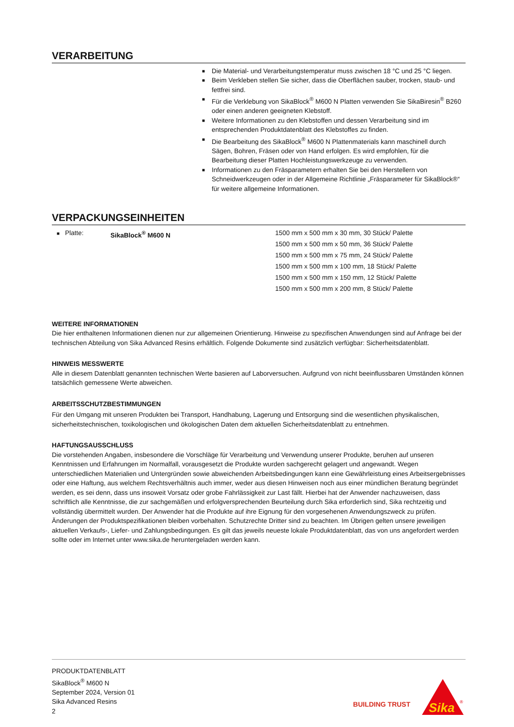VERARBEITUNG
■ Die Material- und Verarbeitungstemperatur muss zwischen 18 °C und 25 °C liegen.
■ Beim Verkleben stellen Sie sicher, dass die Oberflächen sauber, trocken, staub- und fettfrei sind.
■ Für die Verklebung von SikaBlock<sup>®</sup> M600 N Platten verwenden Sie SikaBiresin<sup>®</sup> B260 oder einen anderen geeigneten Klebstoff.
■ Weitere Informationen zu den Klebstoffen und dessen Verarbeitung sind im entsprechenden Produktdatenblatt des Klebstoffes zu finden.
■ Die Bearbeitung des SikaBlock<sup>®</sup> M600 N Plattenmaterials kann maschinell durch Sägen, Bohren, Fräsen oder von Hand erfolgen. Es wird empfohlen, für die Bearbeitung dieser Platten Hochleistungswerkzeuge zu verwenden.
■ Informationen zu den Fräsparametern erhalten Sie bei den Herstellern von Schneidwerkzeugen oder in der Allgemeine Richtlinie „Fräsparameter für SikaBlock®“ für weitere allgemeine Informationen.
VERPACKUNGSEINHEITEN
■ Platte: SikaBlock<sup>®</sup> M600 N 1500 mm x 500 mm x 30 mm, 30 Stück/ Palette
1500 mm x 500 mm x 50 mm, 36 Stück/ Palette
1500 mm x 500 mm x 75 mm, 24 Stück/ Palette
1500 mm x 500 mm x 100 mm, 18 Stück/ Palette
1500 mm x 500 mm x 150 mm, 12 Stück/ Palette
1500 mm x 500 mm x 200 mm, 8 Stück/ Palette
WEITERE INFORMATIONEN
Die hier enthaltenen Informationen dienen nur zur allgemeinen Orientierung. Hinweise zu spezifischen Anwendungen sind auf Anfrage bei der technischen Abteilung von Sika Advanced Resins erhältlich. Folgende Dokumente sind zusätzlich verfügbar: Sicherheitsdatenblatt.
HINWEIS MESSWERTE
Alle in diesem Datenblatt genannten technischen Werte basieren auf Laborversuchen. Aufgrund von nicht beeinflussbaren Umständen können tatsächlich gemessene Werte abweichen.
ARBEITSSCHUTZBESTIMMUNGEN
Für den Umgang mit unseren Produkten bei Transport, Handhabung, Lagerung und Entsorgung sind die wesentlichen physikalischen, sicherheitstechnischen, toxikologischen und ökologischen Daten dem aktuellen Sicherheitsdatenblatt zu entnehmen.
HAFTUNGSAUSSCHLUSS
Die vorstehenden Angaben, insbesondere die Vorschläge für Verarbeitung und Verwendung unserer Produkte, beruhen auf unseren Kenntnissen und Erfahrungen im Normalfall, vorausgesetzt die Produkte wurden sachgerecht gelagert und angewandt. Wegen unterschiedlichen Materialien und Untergründen sowie abweichenden Arbeitsbedingungen kann eine Gewährleistung eines Arbeitsergebnisses oder eine Haftung, aus welchem Rechtsverhältnis auch immer, weder aus diesen Hinweisen noch aus einer mündlichen Beratung begründet werden, es sei denn, dass uns insoweit Vorsatz oder grobe Fahrlässigkeit zur Last fällt. Hierbei hat der Anwender nachzuweisen, dass schriftlich alle Kenntnisse, die zur sachgemäßen und erfolgversprechenden Beurteilung durch Sika erforderlich sind, Sika rechtzeitig und vollständig übermittelt wurden. Der Anwender hat die Produkte auf ihre Eignung für den vorgesehenen Anwendungszweck zu prüfen. Änderungen der Produktspezifikationen bleiben vorbehalten. Schutzrechte Dritter sind zu beachten. Im Übrigen gelten unsere jeweiligen aktuellen Verkaufs-, Liefer- und Zahlungsbedingungen. Es gilt das jeweils neueste lokale Produktdatenblatt, das von uns angefordert werden sollte oder im Internet unter www.sika.de heruntergeladen werden kann.
PRODUKTDATENBLATT
SikaBlock<sup>®</sup> M600 N
September 2024, Version 01
Sika Advanced Resins
2
BUILDING TRUST
Sika
®